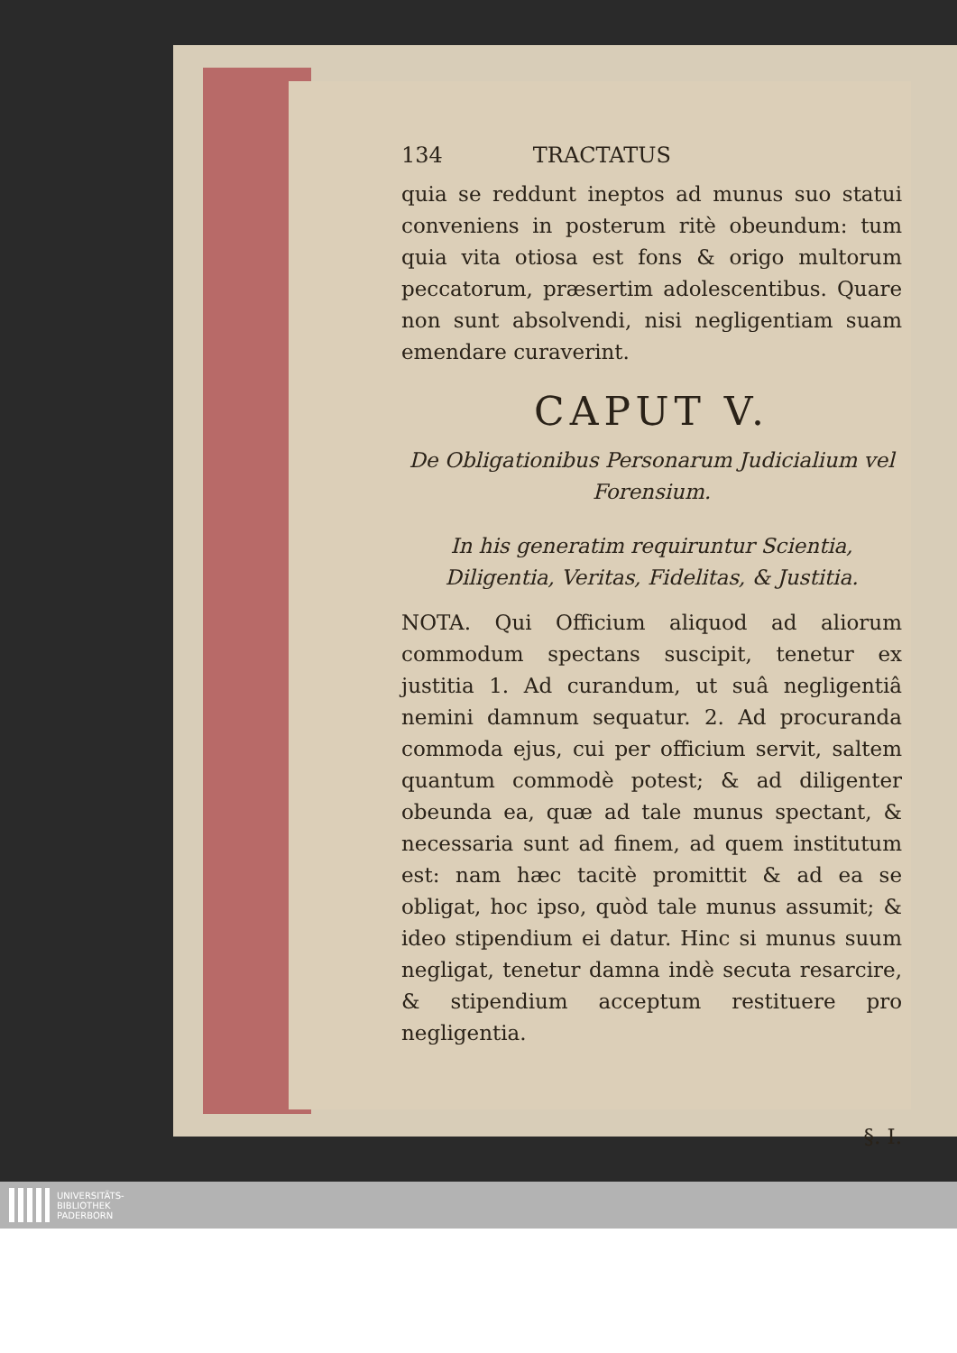134 TRACTATUS
quia se reddunt ineptos ad munus suo statui conveniens in posterum ritè obeundum: tum quia vita otiosa est fons & origo multorum peccatorum, præsertim adolescentibus. Quare non sunt absolvendi, nisi negligentiam suam emendare curaverint.
CAPUT V.
De Obligationibus Personarum Judicialium vel Forensium.
In his generatim requiruntur Scientia, Diligentia, Veritas, Fidelitas, & Justitia.
NOTA. Qui Officium aliquod ad aliorum commodum spectans suscipit, tenetur ex justitia 1. Ad curandum, ut suâ negligentiâ nemini damnum sequatur. 2. Ad procuranda commoda ejus, cui per officium servit, saltem quantum commodè potest; & ad diligenter obeunda ea, quæ ad tale munus spectant, & necessaria sunt ad finem, ad quem institutum est: nam hæc tacitè promittit & ad ea se obligat, hoc ipso, quòd tale munus assumit; & ideo stipendium ei datur. Hinc si munus suum negligat, tenetur damna indè secuta resarcire, & stipendium acceptum restituere pro negligentia.
§. I.
UNIVERSITÄTS-
BIBLIOTHEK
PADERBORN